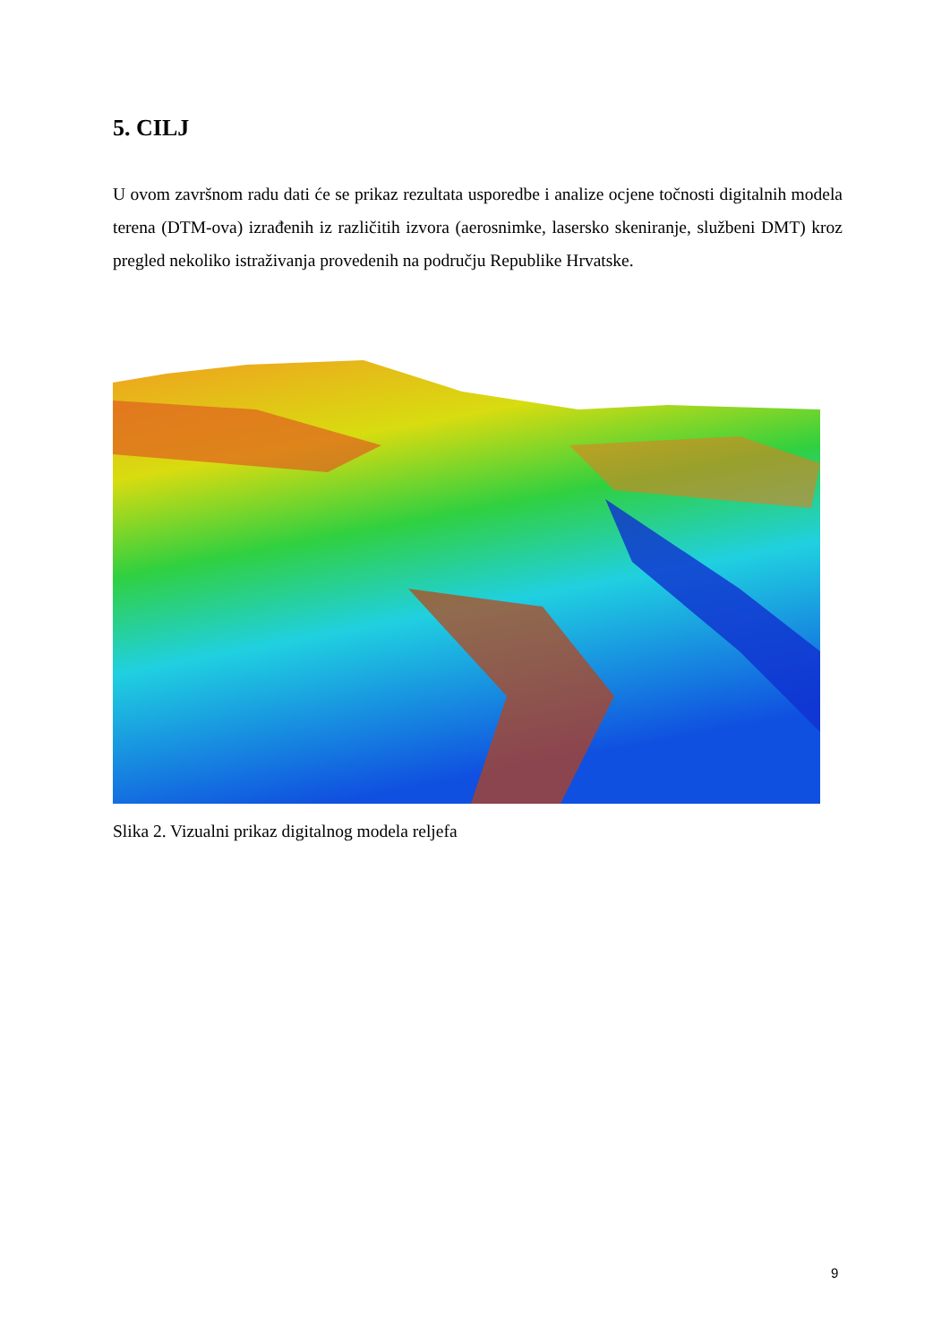5. CILJ
U ovom završnom radu dati će se prikaz rezultata usporedbe i analize ocjene točnosti digitalnih modela terena (DTM-ova) izrađenih iz različitih izvora (aerosnimke, lasersko skeniranje, službeni DMT) kroz pregled nekoliko istraživanja provedenih na području Republike Hrvatske.
Slika 2. Vizualni prikaz digitalnog modela reljefa
9